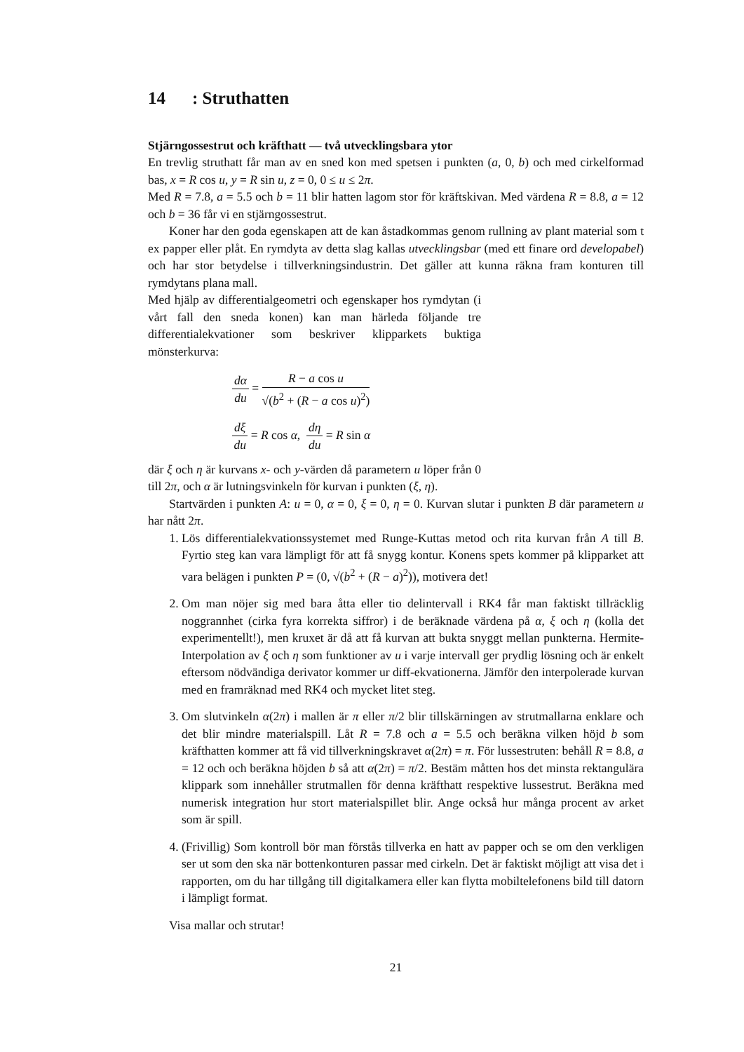14: Struthatten
Stjärngossestrut och kräfthatt — två utvecklingsbara ytor
En trevlig struthatt får man av en sned kon med spetsen i punkten (a, 0, b) och med cirkelformad bas, x = R cos u, y = R sin u, z = 0, 0 ≤ u ≤ 2π.
Med R = 7.8, a = 5.5 och b = 11 blir hatten lagom stor för kräftskivan. Med värdena R = 8.8, a = 12 och b = 36 får vi en stjärngossestrut.
Koner har den goda egenskapen att de kan åstadkommas genom rullning av plant material som t ex papper eller plåt. En rymdyta av detta slag kallas utvecklingsbar (med ett finare ord developabel) och har stor betydelse i tillverkningsindustrin. Det gäller att kunna räkna fram konturen till rymdytans plana mall.
Med hjälp av differentialgeometri och egenskaper hos rymdytan (i vårt fall den sneda konen) kan man härleda följande tre differentialekvationer som beskriver klipparkets buktiga mönsterkurva:
dα du = R − a cos u √(b<sup>2</sup> + (R − a cos u)<sup>2</sup>)
dξ du = R cos α, dη du = R sin α
där ξ och η är kurvans x- och y-värden då parametern u löper från 0 till 2π, och α är lutningsvinkeln för kurvan i punkten (ξ, η).
Startvärden i punkten A: u = 0, α = 0, ξ = 0, η = 0. Kurvan slutar i punkten B där parametern u har nått 2π.
1. Lös differentialekvationssystemet med Runge-Kuttas metod och rita kurvan från A till B. Fyrtio steg kan vara lämpligt för att få snygg kontur. Konens spets kommer på klipparket att vara belägen i punkten P = (0, √(b<sup>2</sup> + (R − a)<sup>2</sup>)), motivera det!
2. Om man nöjer sig med bara åtta eller tio delintervall i RK4 får man faktiskt tillräcklig noggrannhet (cirka fyra korrekta siffror) i de beräknade värdena på α, ξ och η (kolla det experimentellt!), men kruxet är då att få kurvan att bukta snyggt mellan punkterna. Hermite-Interpolation av ξ och η som funktioner av u i varje intervall ger prydlig lösning och är enkelt eftersom nödvändiga derivator kommer ur diff-ekvationerna. Jämför den interpolerade kurvan med en framräknad med RK4 och mycket litet steg.
3. Om slutvinkeln α(2π) i mallen är π eller π/2 blir tillskärningen av strutmallarna enklare och det blir mindre materialspill. Låt R = 7.8 och a = 5.5 och beräkna vilken höjd b som kräfthatten kommer att få vid tillverkningskravet α(2π) = π. För lussestruten: behåll R = 8.8, a = 12 och och beräkna höjden b så att α(2π) = π/2. Bestäm måtten hos det minsta rektangulära klippark som innehåller strutmallen för denna kräfthatt respektive lussestrut. Beräkna med numerisk integration hur stort materialspillet blir. Ange också hur många procent av arket som är spill.
4. (Frivillig) Som kontroll bör man förstås tillverka en hatt av papper och se om den verkligen ser ut som den ska när bottenkonturen passar med cirkeln. Det är faktiskt möjligt att visa det i rapporten, om du har tillgång till digitalkamera eller kan flytta mobiltelefonens bild till datorn i lämpligt format.
Visa mallar och strutar!
21